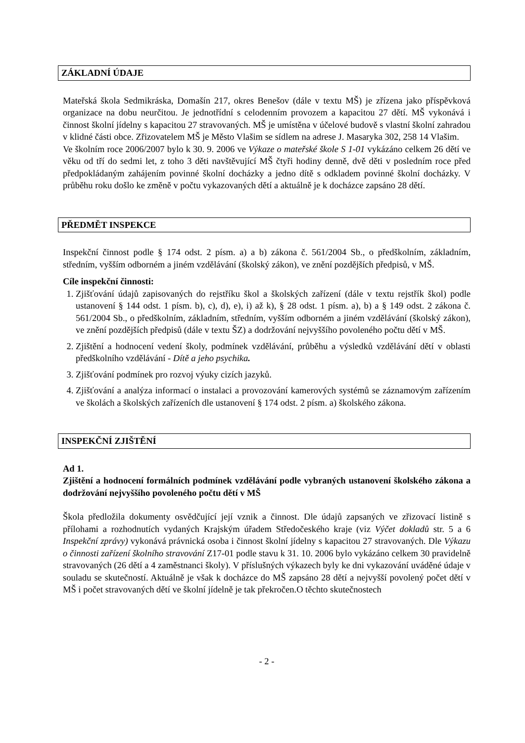ZÁKLADNÍ ÚDAJE
Mateřská škola Sedmikráska, Domašín 217, okres Benešov (dále v textu MŠ) je zřízena jako příspěvková organizace na dobu neurčitou. Je jednotřídní s celodenním provozem a kapacitou 27 dětí. MŠ vykonává i činnost školní jídelny s kapacitou 27 stravovaných. MŠ je umístěna v účelové budově s vlastní školní zahradou v klidné části obce. Zřizovatelem MŠ je Město Vlašim se sídlem na adrese J. Masaryka 302, 258 14 Vlašim.
Ve školním roce 2006/2007 bylo k 30. 9. 2006 ve Výkaze o mateřské škole S 1-01 vykázáno celkem 26 dětí ve věku od tří do sedmi let, z toho 3 děti navštěvující MŠ čtyři hodiny denně, dvě děti v posledním roce před předpokládaným zahájením povinné školní docházky a jedno dítě s odkladem povinné školní docházky. V průběhu roku došlo ke změně v počtu vykazovaných dětí a aktuálně je k docházce zapsáno 28 dětí.
PŘEDMĚT INSPEKCE
Inspekční činnost podle § 174 odst. 2 písm. a) a b) zákona č. 561/2004 Sb., o předškolním, základním, středním, vyšším odborném a jiném vzdělávání (školský zákon), ve znění pozdějších předpisů, v MŠ.
Cíle inspekční činnosti:
1. Zjišťování údajů zapisovaných do rejstříku škol a školských zařízení (dále v textu rejstřík škol) podle ustanovení § 144 odst. 1 písm. b), c), d), e), i) až k), § 28 odst. 1 písm. a), b) a § 149 odst. 2 zákona č. 561/2004 Sb., o předškolním, základním, středním, vyšším odborném a jiném vzdělávání (školský zákon), ve znění pozdějších předpisů (dále v textu ŠZ) a dodržování nejvyššího povoleného počtu dětí v MŠ.
2. Zjištění a hodnocení vedení školy, podmínek vzdělávání, průběhu a výsledků vzdělávání dětí v oblasti předškolního vzdělávání - Dítě a jeho psychika.
3. Zjišťování podmínek pro rozvoj výuky cizích jazyků.
4. Zjišťování a analýza informací o instalaci a provozování kamerových systémů se záznamovým zařízením ve školách a školských zařízeních dle ustanovení § 174 odst. 2 písm. a) školského zákona.
INSPEKČNÍ ZJIŠTĚNÍ
Ad 1.
Zjištění a hodnocení formálních podmínek vzdělávání podle vybraných ustanovení školského zákona a dodržování nejvyššího povoleného počtu dětí v MŠ
Škola předložila dokumenty osvědčující její vznik a činnost. Dle údajů zapsaných ve zřizovací listině s přílohami a rozhodnutích vydaných Krajským úřadem Středočeského kraje (viz Výčet dokladů str. 5 a 6 Inspekční zprávy) vykonává právnická osoba i činnost školní jídelny s kapacitou 27 stravovaných. Dle Výkazu o činnosti zařízení školního stravování Z17-01 podle stavu k 31. 10. 2006 bylo vykázáno celkem 30 pravidelně stravovaných (26 dětí a 4 zaměstnanci školy). V příslušných výkazech byly ke dni vykazování uváděné údaje v souladu se skutečností. Aktuálně je však k docházce do MŠ zapsáno 28 dětí a nejvyšší povolený počet dětí v MŠ i počet stravovaných dětí ve školní jídelně je tak překročen.O těchto skutečnostech
- 2 -